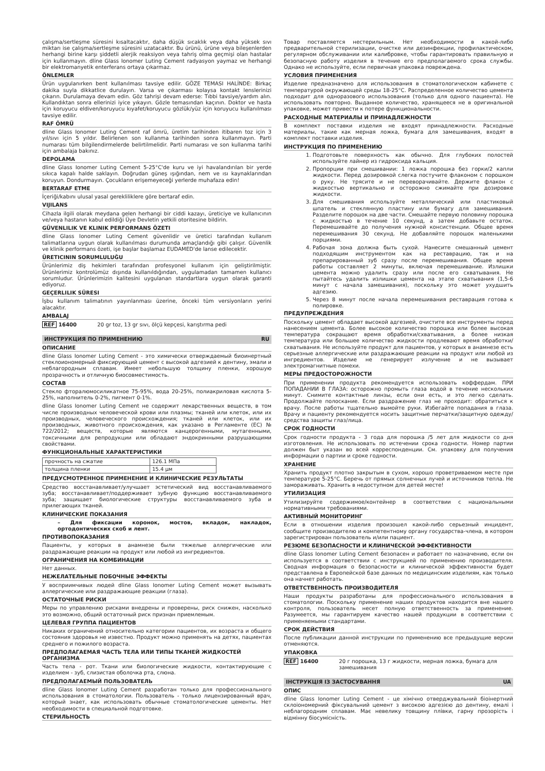çalışma/sertleşme süresini kısaltacaktır, daha düşük sıcaklık veya daha yüksek sıvı miktarı ise çalışma/sertleşme süresini uzatacaktır. Bu ürünü, ürüne veya bileşenlerden herhangi birine karşı şiddetli alerjik reaksiyon veya tahriş olma geçmişi olan hastalar için kullanmayın. dline Glass Ionomer Luting Cement radyasyon yaymaz ve herhangi bir elektromanyetik enterferans ortaya çıkarmaz.
ÖNLEMLER
Ürün uygulanırken bent kullanılması tavsiye edilir. GÖZE TEMASI HALİNDE: Birkaç dakika suyla dikkatlice durulayın. Varsa ve çıkarması kolaysa kontakt lenslerinizi çıkarın. Durulamaya devam edin. Göz tahrişi devam ederse: Tıbbi tavsiye/yardım alın. Kullandıktan sonra ellerinizi iyice yıkayın. Gözle temasından kaçının. Doktor ve hasta için koruyucu eldiven/koruyucu kıyafet/koruyucu gözlük/yüz için koruyucu kullanılması tavsiye edilir.
RAF ÖMRÜ
dline Glass Ionomer Luting Cement raf ömrü, üretim tarihinden itibaren toz için 3 yıl/sıvı için 5 yıldır. Belirlenen son kullanma tarihinden sonra kullanmayın. Parti numarası tüm bilgilendirmelerde belirtilmelidir. Parti numarası ve son kullanma tarihi için ambalaja bakınız.
DEPOLAMA
dline Glass Ionomer Luting Cement 5-25°C'de kuru ve iyi havalandırılan bir yerde sıkıca kapalı halde saklayın. Doğrudan güneş ışığından, nem ve ısı kaynaklarından koruyun. Dondurmayın. Çocukların erişemeyeceği yerlerde muhafaza edin!
BERTARAF ETME
İçeriği/kabını ulusal yasal gerekliliklere göre bertaraf edin.
VIJILANS
Cihazla ilgili olarak meydana gelen herhangi bir ciddi kazayı, üreticiye ve kullanıcının ve/veya hastanın kabul edildiği Üye Devletin yetkili otoritesine bildirin.
GÜVENLILIK VE KLINIK PERFORMANS ÖZETI
dline Glass Ionomer Luting Cement güvenlidir ve üretici tarafından kullanım talimatlarına uygun olarak kullanılması durumunda amaçlandığı gibi çalışır. Güvenlik ve klinik performans özeti, işe başlar başlamaz EUDAMED'de lanse edilecektir.
ÜRETICININ SORUMLULUĞU
Ürünlerimiz diş hekimleri tarafından profesyonel kullanım için geliştirilmiştir. Ürünlerimiz kontrolümüz dışında kullanıldığından, uygulamadan tamamen kullanıcı sorumludur. Ürünlerimizin kalitesini uygulanan standartlara uygun olarak garanti ediyoruz.
GEÇERLILIK SÜRESI
İşbu kullanım talimatının yayınlanması üzerine, önceki tüm versiyonların yerini alacaktır.
AMBALAJ
REF 16400 20 gr toz, 13 gr sıvı, ölçü kepçesi, karıştırma pedi
ИНСТРУКЦИЯ ПО ПРИМЕНЕНИЮ RU
ОПИСАНИЕ
dline Glass Ionomer Luting Cement - это химически отверждаемый биоинертный стеклоиономерный фиксирующий цемент с высокой адгезией к дентину, эмали и неблагородным сплавам. Имеет небольшую толщину пленки, хорошую прозрачность и отличную биосовместимость.
СОСТАВ
Стекло фторалюмосиликатное 75-95%, вода 20-25%, полиакриловая кислота 5-25%, наполнитель 0-2%, пигмент 0-1%.
dline Glass Ionomer Luting Cement не содержит лекарственных веществ, в том числе производных человеческой крови или плазмы; тканей или клеток, или их производных, человеческого происхождения; тканей или клеток, или их производных, животного происхождения, как указано в Регламенте (ЕС) № 722/2012; веществ, которые являются канцерогенными, мутагенными, токсичными для репродукции или обладают эндокринными разрушающими свойствами.
ФУНКЦИОНАЛЬНЫЕ ХАРАКТЕРИСТИКИ
| прочность на сжатие | 126.1 МПа |
| толщина пленки | 15.4 µм |
ПРЕДУСМОТРЕННОЕ ПРИМЕНЕНИЕ И КЛИНИЧЕСКИЕ РЕЗУЛЬТАТЫ
Средство восстанавливает/улучшает эстетический вид восстанавливаемого зуба; восстанавливает/поддерживает зубную функцию восстанавливаемого зуба; защищает биологические структуры восстанавливаемого зуба и прилегающих тканей.
КЛИНИЧЕСКИЕ ПОКАЗАНИЯ
– Для фиксации коронок, мостов, вкладок, накладок, ортодонтических скоб и лент.
ПРОТИВОПОКАЗАНИЯ
Пациенты, у которых в анамнезе были тяжелые аллергические или раздражающие реакции на продукт или любой из ингредиентов.
ОГРАНИЧЕНИЯ НА КОМБИНАЦИИ
Нет данных.
НЕЖЕЛАТЕЛЬНЫЕ ПОБОЧНЫЕ ЭФФЕКТЫ
У восприимчивых людей dline Glass Ionomer Luting Cement может вызывать аллергические или раздражающие реакции (глаза).
ОСТАТОЧНЫЕ РИСКИ
Меры по управлению рисками внедрены и проверены, риск снижен, насколько это возможно, общий остаточный риск признан приемлемым.
ЦЕЛЕВАЯ ГРУППА ПАЦИЕНТОВ
Никаких ограничений относительно категории пациентов, их возраста и общего состояния здоровья не известно. Продукт можно применять на детях, пациентах среднего и пожилого возраста.
ПРЕДПОЛАГАЕМАЯ ЧАСТЬ ТЕЛА ИЛИ ТИПЫ ТКАНЕЙ ЖИДКОСТЕЙ ОРГАНИЗМА
Часть тела - рот. Ткани или биологические жидкости, контактирующие с изделием - зуб, слизистая оболочка рта, слюна.
ПРЕДПОЛАГАЕМЫЙ ПОЛЬЗОВАТЕЛЬ
dline Glass Ionomer Luting Cement разработан только для профессионального использования в стоматологии. Пользователь - только лицензированный врач, который знает, как использовать обычные стоматологические цементы. Нет необходимости в специальной подготовке.
СТЕРИЛЬНОСТЬ
Товар поставляется нестерильным. Нет необходимости в какой-либо предварительной стерилизации, очистке или дезинфекции, профилактическом, регулярном обслуживании или калибровке, чтобы гарантировать правильную и безопасную работу изделия в течение его предполагаемого срока службы. Однако не используйте, если первичная упаковка повреждена.
УСЛОВИЯ ПРИМЕНЕНИЯ
Изделие предназначено для использования в стоматологическом кабинете с температурой окружающей среды 18-25°C. Распределенное количество цемента подходит для одноразового использования (только для одного пациента). Не использовать повторно. Выданное количество, хранящееся не в оригинальной упаковке, может привести к потере функциональности.
РАСХОДНЫЕ МАТЕРИАЛЫ И ПРИНАДЛЕЖНОСТИ
В комплект поставки изделия не входят принадлежности. Расходные материалы, такие как мерная ложка, бумага для замешивания, входят в комплект поставки изделия.
ИНСТРУКЦИЯ ПО ПРИМЕНЕНИЮ
1. Подготовьте поверхность как обычно. Для глубоких полостей используйте лайнер из гидроксида кальция.
2. Пропорции при смешивании: 1 ложка порошка без горки/2 капли жидкости. Перед дозировкой слегка постучите флаконом с порошком о руку. Не трясите и не переворачивайте. Держите флакон с жидкостью вертикально и осторожно сжимайте при дозировке жидкости.
3. Для смешивания используйте металлический или пластиковый шпатель и стеклянную пластину или бумагу для замешивания. Разделите порошок на две части. Смешайте первую половину порошка с жидкостью в течение 10 секунд, а затем добавьте остаток. Перемешивайте до получения нужной консистенции. Общее время перемешивания 30 секунд. Не добавляйте порошок маленькими порциями.
4. Рабочая зона должна быть сухой. Нанесите смешанный цемент подходящим инструментом как на реставрацию, так и на препарированный зуб сразу после перемешивания. Общее время работы составляет 2 минуты, включая перемешивание. Излишки цемента можно удалить сразу или после его схватывания. Не пытайтесь удалить излишки цемента на этапе схватывания (1,5-6 минут с начала замешивания), поскольку это может ухудшить адгезию.
5. Через 8 минут после начала перемешивания реставрация готова к полировке.
ПРЕДУПРЕЖДЕНИЯ
Поскольку цемент обладает высокой адгезией, очистите все инструменты перед нанесением цемента. Более высокое количество порошка или более высокая температура сокращают время обработки/схватывания, а более низкая температура или большее количество жидкости продлевают время обработки/схватывания. Не используйте продукт для пациентов, у которых в анамнезе есть серьезные аллергические или раздражающие реакции на продукт или любой из ингредиентов. Изделие не генерирует излучение и не вызывает электромагнитные помехи.
МЕРЫ ПРЕДОСТОРОЖНОСТИ
При применении продукта рекомендуется использовать коффердам. ПРИ ПОПАДАНИИ В ГЛАЗА: осторожно промыть глаза водой в течение нескольких минут. Снимите контактные линзы, если они есть, и это легко сделать. Продолжайте полоскание. Если раздражение глаз не проходит: обратиться к врачу. После работы тщательно вымойте руки. Избегайте попадания в глаза. Врачу и пациенту рекомендуется носить защитные перчатки/защитную одежду/средства защиты глаз/лица.
СРОК ГОДНОСТИ
Срок годности продукта - 3 года для порошка /5 лет для жидкости со дня изготовления. Не использовать по истечении срока годности. Номер партии должен быт указан во всей корреспонденции. См. упаковку для получения информации о партии и сроке годности.
ХРАНЕНИЕ
Хранить продукт плотно закрытым в сухом, хорошо проветриваемом месте при температуре 5-25°C. Беречь от прямых солнечных лучей и источников тепла. Не замораживать. Хранить в недоступном для детей месте!
УТИЛИЗАЦИЯ
Утилизируйте содержимое/контейнер в соответствии с национальными нормативными требованиями.
АКТИВНЫЙ МОНИТОРИНГ
Если в отношении изделия произошел какой-либо серьезный инцидент, сообщите производителю и компетентному органу государства-члена, в котором зарегистрирован пользователь и/или пациент.
РЕЗЮМЕ БЕЗОПАСНОСТИ И КЛИНИЧЕСКОЙ ЭФФЕКТИВНОСТИ
dline Glass Ionomer Luting Cement безопасен и работает по назначению, если он используется в соответствии с инструкцией по применению производителя. Сводная информация о безопасности и клинической эффективности будет представлена в Европейской базе данных по медицинским изделиям, как только она начнет работать.
ОТВЕТСТВЕННОСТЬ ПРОИЗВОДИТЕЛЯ
Наши продукты разработаны для профессионального использования в стоматологии. Поскольку применение наших продуктов находится вне нашего контроля, пользователь несет полную ответственность за применение. Разумеется, мы гарантируем качество нашей продукции в соответствии с применяемыми стандартами.
СРОК ДЕЙСТВИЯ
После публикации данной инструкции по применению все предыдущие версии отменяются.
УПАКОВКА
REF 16400 20 г порошка, 13 г жидкости, мерная ложка, бумага для замешивания
ІНСТРУКЦІЯ ІЗ ЗАСТОСУВАННЯ UA
ОПИС
dline Glass Ionomer Luting Cement - це хімічно отверджувальний біоінертний склоіономерний фіксувальний цемент з високою адгезією до дентину, емалі і неблагородним сплавам. Має невелику товщину плівки, гарну прозорість і відмінну біосумісність.